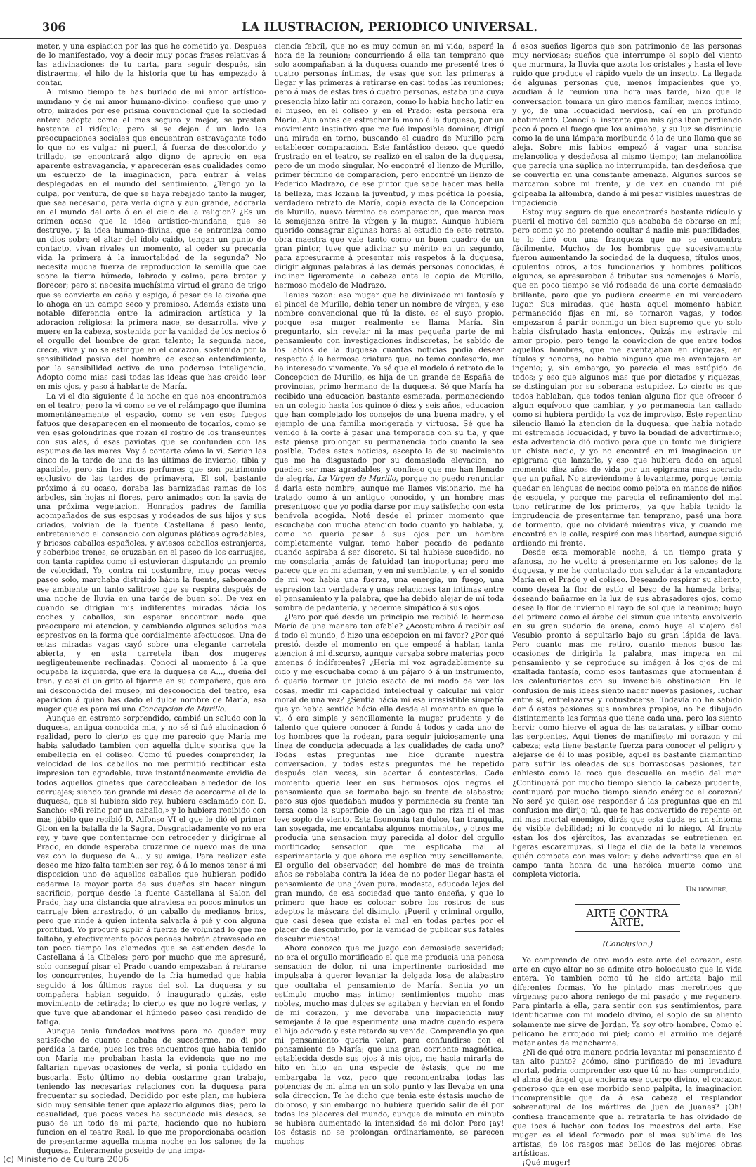306 LA ILUSTRACION, PERIODICO UNIVERSAL.
meter, y una espiacion por las que he cometido ya. Despues de lo manifestado, voy á decir muy pocas frases relativas á las adivinaciones de tu carta, para seguir después, sin distraerme, el hilo de la historia que tú has empezado á contar.
Al mismo tiempo te has burlado de mi amor artístico-mundano y de mi amor humano-divino: confieso que uno y otro, mirados por ese prisma convencional que la sociedad entera adopta como el mas seguro y mejor, se prestan bastante al ridículo; pero si se dejan á un lado las preocupaciones sociales que encuentran estravagante todo lo que no es vulgar ni pueril, á fuerza de descolorido y trillado, se encontrará algo digno de aprecio en esa aparente estravagancia, y aparecerán esas cualidades como un esfuerzo de la imaginacion, para entrar á velas desplegadas en el mundo del sentimiento. ¿Tengo yo la culpa, por ventura, de que se haya rebajado tanto la muger, que sea necesario, para verla digna y aun grande, adorarla en el mundo del arte ó en el cielo de la religion? ¿Es un crímen acaso que la idea artístico-mundana, que se destruye, y la idea humano-divina, que se entroniza como un dios sobre el altar del ídolo caido, tengan un punto de contacto, vivan rivales un momento, al ceder su precaria vida la primera á la inmortalidad de la segunda? No necesita mucha fuerza de reproduccion la semilla que cae sobre la tierra húmeda, labrada y calma, para brotar y florecer; pero si necesita muchísima virtud el grano de trigo que se convierte en caña y espiga, á pesar de la cizaña que lo ahoga en un campo seco y premioso. Además existe una notable diferencia entre la admiracion artística y la adoracion religiosa: la primera nace, se desarrolla, vive y muere en la cabeza, sostenida por la vanidad de los necios ó el orgullo del hombre de gran talento; la segunda nace, crece, vive y no se estingue en el corazon, sostenida por la sensibilidad pasiva del hombre de escaso entendimiento, por la sensibilidad activa de una poderosa inteligencia. Adopto como mias casi todas las ideas que has creido leer en mis ojos, y paso á hablarte de María.
La vi el dia siguiente á la noche en que nos encontramos en el teatro; pero la vi como se ve el relámpago que ilumina momentáneamente el espacio, como se ven esos fuegos fatuos que desaparecen en el momento de tocarlos, como se ven esas golondrinas que rozan el rostro de los transeuntes con sus alas, ó esas paviotas que se confunden con las espumas de las mares. Voy á contarte cómo la vi. Serian las cinco de la tarde de una de las últimas de invierno, tibia y apacible, pero sin los ricos perfumes que son patrimonio esclusivo de las tardes de primavera. El sol, bastante próximo á su ocaso, doraba las barnizadas ramas de los árboles, sin hojas ni flores, pero animados con la savia de una próxima vegetacion. Honrados padres de familia acompañados de sus esposas y rodeados de sus hijos y sus criados, volvian de la fuente Castellana á paso lento, entreteniendo el cansancio con algunas pláticas agradables, y briosos caballos españoles, y aviesos caballos estranjeros, y soberbios trenes, se cruzaban en el paseo de los carruajes, con tanta rapidez como si estuvieran disputando un premio de velocidad. Yo, contra mi costumbre, muy pocas veces paseo solo, marchaba distraido hácia la fuente, saboreando ese ambiente un tanto salitroso que se respira después de una noche de lluvia en una tarde de buen sol. De vez en cuando se dirigian mis indiferentes miradas hácia los coches y caballos, sin esperar encontrar nada que preocupara mi atencion, y cambiando algunos saludos mas espresivos en la forma que cordialmente afectuosos. Una de estas miradas vagas cayó sobre una elegante carretela abierta, y en esta carretela iban dos mugeres negligentemente reclinadas. Conocí al momento á la que ocupaba la izquierda, que era la duquesa de A..., dueña del tren, y casi di un grito al fijarme en su compañera, que era mi desconocida del museo, mi desconocida del teatro, esa aparicion á quien has dado el dulce nombre de María, esa muger que es para mí una Concepcion de Murillo.
Aunque en estremo sorprendido, cambié un saludo con la duquesa, antigua conocida mia, y no sé si fué alucinacion ó realidad, pero lo cierto es que me pareció que María me habia saludado tambien con aquella dulce sonrisa que la embellecia en el coliseo. Como tú puedes comprender, la velocidad de los caballos no me permitió rectificar esta impresion tan agradable, tuve instantáneamente envidia de todos aquellos ginetes que caracoleaban alrededor de los carruajes; siendo tan grande mi deseo de acercarme al de la duquesa, que si hubiera sido rey, hubiera esclamado con D. Sancho: «Mi reino por un caballo,» y lo hubiera recibido con mas júbilo que recibió D. Alfonso VI el que le dió el primer Giron en la batalla de la Sagra. Desgraciadamente yo no era rey, y tuve que contentarme con retroceder y dirigirme al Prado, en donde esperaba cruzarme de nuevo mas de una vez con la duquesa de A... y su amiga. Para realizar este deseo me hizo falta tambien ser rey, ó á lo menos tener á mi disposicion uno de aquellos caballos que hubieran podido cederme la mayor parte de sus dueños sin hacer ningun sacrificio, porque desde la fuente Castellana al Salon del Prado, hay una distancia que atraviesa en pocos minutos un carruaje bien arrastrado, ó un caballo de medianos brios, pero que rinde á quien intenta salvarla á pié y con alguna prontitud. Yo procuré suplir á fuerza de voluntad lo que me faltaba, y efectivamente pocos peones habrán atravesado en tan poco tiempo las alamedas que se estienden desde la Castellana á la Cibeles; pero por mucho que me apresuré, solo conseguí pisar el Prado cuando empezaban á retirarse los concurrentes, huyendo de la fria humedad que habia seguido á los últimos rayos del sol. La duquesa y su compañera habian seguido, ó inaugurado quizás, este movimiento de retirada; lo cierto es que no logré verlas, y que tuve que abandonar el húmedo paseo casi rendido de fatiga.
Aunque tenia fundados motivos para no quedar muy satisfecho de cuanto acababa de sucederme, no di por perdida la tarde, pues los tres encuentros que habia tenido con María me probaban hasta la evidencia que no me faltarian nuevas ocasiones de verla, si ponia cuidado en buscarla. Esto último no debia costarme gran trabajo, teniendo las necesarias relaciones con la duquesa para frecuentar su sociedad. Decidido por este plan, me hubiera sido muy sensible tener que aplazarlo algunos dias; pero la casualidad, que pocas veces ha secundado mis deseos, se puso de un todo de mi parte, haciendo que no hubiera funcion en el teatro Real, lo que me proporcionaba ocasion de presentarme aquella misma noche en los salones de la duquesa. Enteramente poseido de una impa-
ciencia febril, que no es muy comun en mi vida, esperé la hora de la reunion; concurriendo á ella tan temprano que solo acompañaban á la duquesa cuando me presenté tres ó cuatro personas íntimas, de esas que son las primeras á llegar y las primeras á retirarse en casi todas las reuniones; pero á mas de estas tres ó cuatro personas, estaba una cuya presencia hizo latir mi corazon, como lo habia hecho latir en el museo, en el coliseo y en el Prado: esta persona era María. Aun antes de estrechar la mano á la duquesa, por un movimiento instintivo que me fué imposible dominar, dirigí una mirada en torno, buscando el cuadro de Murillo para establecer comparacion. Este fantástico deseo, que quedó frustrado en el teatro, se realizó en el salon de la duquesa, pero de un modo singular. No encontré el lienzo de Murillo, primer término de comparacion, pero encontré un lienzo de Federico Madrazo, de ese pintor que sabe hacer mas bella la belleza, mas lozana la juventud, y mas poética la poesía, verdadero retrato de María, copia exacta de la Concepcion de Murillo, nuevo término de comparacion, que marca mas la semejanza entre la vírgen y la muger. Aunque hubiera querido consagrar algunas horas al estudio de este retrato, obra maestra que vale tanto como un buen cuadro de un gran pintor, tuve que adivinar su mérito en un segundo, para apresurarme á presentar mis respetos á la duquesa, dirigir algunas palabras á las demás personas conocidas, é inclinar ligeramente la cabeza ante la copia de Murillo, hermoso modelo de Madrazo.
Tenias razon: esa muger que ha divinizado mi fantasía y el pincel de Murillo, debia tener un nombre de vírgen, y ese nombre convencional que tú la diste, es el suyo propio, porque esa muger realmente se llama María. Sin preguntarlo, sin revelar ni la mas pequeña parte de mi pensamiento con investigaciones indiscretas, he sabido de los labios de la duquesa cuantas noticias podia desear respecto á la hermosa criatura que, no temo confesarlo, me ha interesado vivamente. Ya sé que el modelo ó retrato de la Concepcion de Murillo, es hija de un grande de España de provincias, primo hermano de la duquesa. Sé que María ha recibido una educacion bastante esmerada, permaneciendo en un colegio hasta los quince ó diez y seis años, educacion que han completado los consejos de una buena madre, y el ejemplo de una familia morigerada y virtuosa. Sé que ha venido á la corte á pasar una temporada con su tia, y que esta piensa prolongar su permanencia todo cuanto la sea posible. Todas estas noticias, escepto la de su nacimiento que me ha disgustado por su demasiada elevacion, no pueden ser mas agradables, y confieso que me han llenado de alegría. La Vírgen de Murillo, porque no puedo renunciar á darla este nombre, aunque me llames visionario, me ha tratado como á un antiguo conocido, y un hombre mas presentuoso que yo podia darse por muy satisfecho con esta benévola acogida. Noté desde el primer momento que escuchaba con mucha atencion todo cuanto yo hablaba, y, como no queria pasar á sus ojos por un hombre completamente vulgar, temo haber pecado de pedante cuando aspiraba á ser discreto. Si tal hubiese sucedido, no me consolaria jamás de fatuidad tan inoportuna; pero me parece que en mi ademan, y en mi semblante, y en el sonido de mi voz habia una fuerza, una energía, un fuego, una espresion tan verdadera y unas relaciones tan íntimas entre el pensamiento y la palabra, que ha debido alejar de mí toda sombra de pedantería, y hacerme simpático á sus ojos.
¿Pero por qué desde un principio me recibió la hermosa María de una manera tan afable? ¿Acostumbra á recibir así á todo el mundo, ó hizo una escepcion en mi favor? ¿Por qué prestó, desde el momento en que empecé á hablar, tanta atencion á mi discurso, aunque versaba sobre materias poco amenas ó indiferentes? ¿Heria mi voz agradablemente su oido y me escuchaba como á un pájaro ó á un instrumento, ó queria formar un juicio exacto de mi modo de ver las cosas, medir mi capacidad intelectual y calcular mi valor moral de una vez? ¿Sentia hácia mí esa irresistible simpatía que yo habia sentido hácia ella desde el momento en que la vi, ó era simple y sencillamente la muger prudente y de talento que quiere conocer á fondo á todos y cada uno de los hombres que la rodean, para seguir juiciosamente una línea de conducta adecuada á las cualidades de cada uno? Todas estas preguntas me hice durante nuestra conversacion, y todas estas preguntas me he repetido después cien veces, sin acertar á contestarlas. Cada momento queria leer en sus hermosos ojos negros el pensamiento que se formaba bajo su frente de alabastro; pero sus ojos quedaban mudos y permanecia su frente tan tersa como la superficie de un lago que no riza ni el mas leve soplo de viento. Esta fisonomía tan dulce, tan tranquila, tan sosegada, me encantaba algunos momentos, y otros me producia una sensacion muy parecida al dolor del orgullo mortificado; sensacion que me esplicaba mal al esperimentarla y que ahora me esplico muy sencillamente. El orgullo del observador, del hombre de mas de treinta años se rebelaba contra la idea de no poder llegar hasta el pensamiento de una jóven pura, modesta, educada lejos del gran mundo, de esa sociedad que tanto enseña, y que lo primero que hace es colocar sobre los rostros de sus adeptos la máscara del disimulo. ¡Pueril y criminal orgullo, que casi desea que exista el mal en todas partes por el placer de descubrirlo, por la vanidad de publicar sus fatales descubrimientos!
Ahora conozco que me juzgo con demasiada severidad; no era el orgullo mortificado el que me producia una penosa sensacion de dolor, ni una impertinente curiosidad me impulsaba á querer levantar la delgada losa de alabastro que ocultaba el pensamiento de María. Sentia yo un estímulo mucho mas íntimo; sentimientos mucho mas nobles, mucho mas dulces se agitaban y hervian en el fondo de mi corazon, y me devoraba una impaciencia muy semejante á la que esperimenta una madre cuando espera al hijo adorado y este retarda su venida. Comprendia yo que mi pensamiento queria volar, para confundirse con el pensamiento de María; que una gran corriente magnética, establecida desde sus ojos á mis ojos, me hacia mirarla de hito en hito en una especie de éstasis, que no me embargaba la voz, pero que reconcentraba todas las potencias de mi alma en un solo punto y las llevaba en una sola direccion. Te he dicho que tenia este éstasis mucho de doloroso, y sin embargo no hubiera querido salir de él por todos los placeres del mundo, aunque de minuto en minuto se hubiera aumentado la intensidad de mi dolor. Pero ¡ay! los éstasis no se prolongan ordinariamente, se parecen muchos
á esos sueños ligeros que son patrimonio de las personas muy nerviosas; sueños que interrumpe el soplo del viento que murmura, la lluvia que azota los cristales y hasta el leve ruido que produce el rápido vuelo de un insecto. La llegada de algunas personas que, menos impacientes que yo, acudian á la reunion una hora mas tarde, hizo que la conversacion tomara un giro menos familiar, menos íntimo, y yo, de una locuacidad nerviosa, caí en un profundo abatimiento. Conocí al instante que mis ojos iban perdiendo poco á poco el fuego que los animaba, y su luz se disminuia como la de una lámpara moribunda ó la de una llama que se aleja. Sobre mis labios empezó á vagar una sonrisa melancólica y desdeñosa al mismo tiempo; tan melancólica que parecia una súplica no interrumpida, tan desdeñosa que se convertia en una constante amenaza. Algunos surcos se marcaron sobre mi frente, y de vez en cuando mi pié golpeaba la alfombra, dando á mi pesar visibles muestras de impaciencia.
Estoy muy seguro de que encontrarás bastante ridículo y pueril el motivo del cambio que acababa de obrarse en mí; pero como yo no pretendo ocultar á nadie mis puerilidades, te lo diré con una franqueza que no se encuentra fácilmente. Muchos de los hombres que sucesivamente fueron aumentando la sociedad de la duquesa, títulos unos, opulentos otros, altos funcionarios y hombres políticos algunos, se apresuraban á tributar sus homenajes á María, que en poco tiempo se vió rodeada de una corte demasiado brillante, para que yo pudiera creerme en mi verdadero lugar. Sus miradas, que hasta aquel momento habian permanecido fijas en mí, se tornaron vagas, y todos empezaron á partir conmigo un bien supremo que yo solo habia disfrutado hasta entonces. Quizás me estravie mi amor propio, pero tengo la conviccion de que entre todos aquellos hombres, que me aventajaban en riquezas, en títulos y honores, no habia ninguno que me aventajara en ingenio; y, sin embargo, yo parecia el mas estúpido de todos; y eso que algunos mas que por dictados y riquezas, se distinguian por su soberana estupidez. Lo cierto es que todos hablaban, que todos tenian alguna flor que ofrecer ó algun equívoco que cambiar, y yo permanecia tan callado como si hubiera perdido la voz de improviso. Este repentino silencio llamó la atencion de la duquesa, que habia notado mi estremada locuacidad, y tuvo la bondad de advertírmelo; esta advertencia dió motivo para que un tonto me dirigiera un chiste necio, y yo no encontré en mi imaginacion un epigrama que lanzarle, y eso que hubiera dado en aquel momento diez años de vida por un epigrama mas acerado que un puñal. No atreviéndome á levantarme, porque temia quedar en lenguas de necios como pelota en manos de niños de escuela, y porque me parecia el refinamiento del mal tono retirarme de los primeros, ya que habia tenido la imprudencia de presentarme tan temprano, pasé una hora de tormento, que no olvidaré mientras viva, y cuando me encontré en la calle, respiré con mas libertad, aunque siguió ardiendo mi frente.
Desde esta memorable noche, á un tiempo grata y afanosa, no he vuelto á presentarme en los salones de la duquesa, y me he contentado con saludar á la encantadora María en el Prado y el coliseo. Deseando respirar su aliento, como desea la flor de estío el beso de la húmeda brisa; deseando bañarme en la luz de sus abrasadores ojos, como desea la flor de invierno el rayo de sol que la reanima; huyo del primero como el árabe del simun que intenta envolverlo en su gran sudario de arena, como huye el viajero del Vesubio pronto á sepultarlo bajo su gran lápida de lava. Pero cuanto mas me retiro, cuanto menos busco las ocasiones de dirigirla la palabra, mas impera en mi pensamiento y se reproduce su imágen á los ojos de mi exaltada fantasía, como esos fantasmas que atormentan á los calenturientos con su invencible obstinacion. En la confusion de mis ideas siento nacer nuevas pasiones, luchar entre sí, entrelazarse y robustecerse. Todavía no he sabido dar á estas pasiones sus nombres propios, no he dibujado distintamente las formas que tiene cada una, pero las siento hervir como hierve el agua de las cataratas, y silbar como las serpientes. Aquí tienes de manifiesto mi corazon y mi cabeza; esta tiene bastante fuerza para conocer el peligro y alejarse de él lo mas posible, aquel es bastante diamantino para sufrir las oleadas de sus borrascosas pasiones, tan enhiesto como la roca que descuella en medio del mar. ¿Continuará por mucho tiempo siendo la cabeza prudente, continuará por mucho tiempo siendo enérgico el corazon? No seré yo quien ose responder á las preguntas que en mi confusion me dirijo; tú, que te has convertido de repente en mi mas mortal enemigo, dirás que esta duda es un síntoma de visible debilidad; ni lo concedo ni lo niego. Al frente estan los dos ejércitos, las avanzadas se entretienen en ligeras escaramuzas, si llega el dia de la batalla veremos quién combate con mas valor: y debe advertirse que en el campo tanta honra da una heróica muerte como una completa victoria.
UN HOMBRE.
ARTE CONTRA ARTE.
(Conclusion.)
Yo comprendo de otro modo este arte del corazon, este arte en cuyo altar no se admite otro holocausto que la vida entera. Yo tambien como tú he sido artista bajo mil diferentes formas. Yo he pintado mas meretrices que vírgenes; pero ahora reniego de mi pasado y me regenero. Para pintarla á ella, para sentir con sus sentimientos, para identificarme con mi modelo divino, el soplo de su aliento solamente me sirve de Jordan. Ya soy otro hombre. Como el pelicano he arrojado mi piel; como el armiño me dejaré matar antes de mancharme.
¿Ni de qué otra manera podria levantar mi pensamiento á tan alto punto? ¿cómo, sino purificado de mi levadura mortal, podria comprender eso que tú no has comprendido, el alma de ángel que encierra ese cuerpo divino, el corazon generoso que en ese morbido seno palpita, la imaginacion incomprensible que da á esa cabeza el resplandor sobrenatural de los mártires de Juan de Juanes? ¡Oh! confiesa francamente que al retratarla te has olvidado de que ibas á luchar con todos los maestros del arte. Esa muger es el ideal formado por el mas sublime de los artistas, de los rasgos mas bellos de las mejores obras artísticas.
¡Qué muger!
(c) Ministerio de Cultura 2006